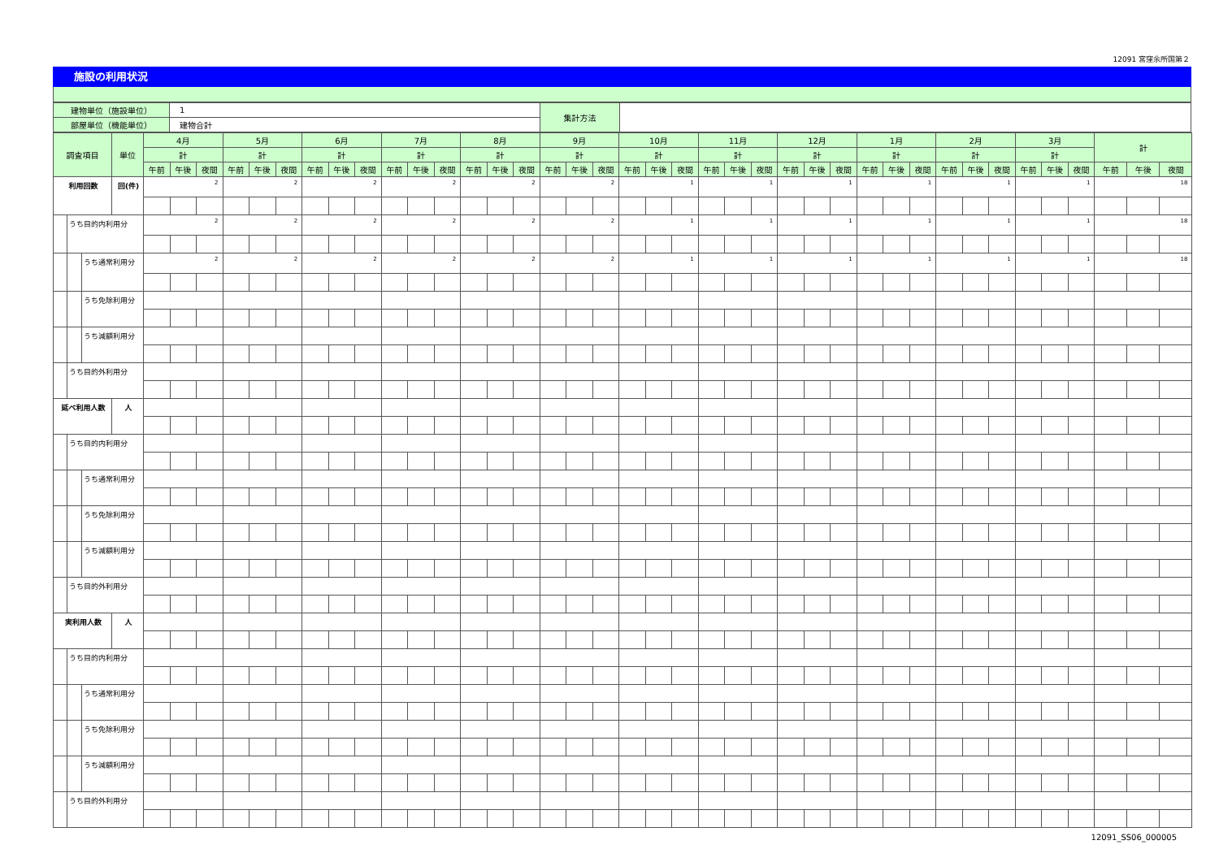12091 宮窪余所国第２
施設の利用状況
| 建物単位（施設単位） | 1 | 集計方法 | |
| 部屋単位（機能単位） | 建物合計 | | |
| 調査項目 | | | 単位 | 4月 | | | 5月 | | | 6月 | | | 7月 | | | 8月 | | | 9月 | | | 10月 | | | 11月 | | | 12月 | | | 1月 | | | 2月 | | | 3月 | | | 計 | | |
| --- | --- | --- | --- | --- | --- | --- | --- | --- | --- | --- | --- | --- | --- | --- | --- | --- | --- | --- | --- | --- | --- | --- | --- | --- | --- | --- | --- | --- | --- | --- | --- | --- | --- | --- | --- | --- | --- | --- | --- | --- | --- | --- |
| | | | | 計 | | | 計 | | | 計 | | | 計 | | | 計 | | | 計 | | | 計 | | | 計 | | | 計 | | | 計 | | | 計 | | | 計 | | | | | |
| | | | | 午前 | 午後 | 夜間 | 午前 | 午後 | 夜間 | 午前 | 午後 | 夜間 | 午前 | 午後 | 夜間 | 午前 | 午後 | 夜間 | 午前 | 午後 | 夜間 | 午前 | 午後 | 夜間 | 午前 | 午後 | 夜間 | 午前 | 午後 | 夜間 | 午前 | 午後 | 夜間 | 午前 | 午後 | 夜間 | 午前 | 午後 | 夜間 | 午前 | 午後 | 夜間 |
| 利用回数 | | | 回(件) | 2 | | | 2 | | | 2 | | | 2 | | | 2 | | | 2 | | | 1 | | | 1 | | | 1 | | | 1 | | | 1 | | | 1 | | | 18 | | |
| | うち目的内利用分 | | | 2 | | | 2 | | | 2 | | | 2 | | | 2 | | | 2 | | | 1 | | | 1 | | | 1 | | | 1 | | | 1 | | | 1 | | | 18 | | |
| | | うち通常利用分 | | 2 | | | 2 | | | 2 | | | 2 | | | 2 | | | 2 | | | 1 | | | 1 | | | 1 | | | 1 | | | 1 | | | 1 | | | 18 | | |
| | | うち免除利用分 | | | | | | | | | | | | | | | | | | | | | | | | | | | | | | | | | | | | | | | | |
| | | うち減額利用分 | | | | | | | | | | | | | | | | | | | | | | | | | | | | | | | | | | | | | | | | |
| | うち目的外利用分 | | | | | | | | | | | | | | | | | | | | | | | | | | | | | | | | | | | | | | | | | |
| 延べ利用人数 | | | 人 | | | | | | | | | | | | | | | | | | | | | | | | | | | | | | | | | | | | | | | |
| | うち目的内利用分 | | | | | | | | | | | | | | | | | | | | | | | | | | | | | | | | | | | | | | | | | |
| | | うち通常利用分 | | | | | | | | | | | | | | | | | | | | | | | | | | | | | | | | | | | | | | | | |
| | | うち免除利用分 | | | | | | | | | | | | | | | | | | | | | | | | | | | | | | | | | | | | | | | | |
| | | うち減額利用分 | | | | | | | | | | | | | | | | | | | | | | | | | | | | | | | | | | | | | | | | |
| | うち目的外利用分 | | | | | | | | | | | | | | | | | | | | | | | | | | | | | | | | | | | | | | | | | |
| 実利用人数 | | | 人 | | | | | | | | | | | | | | | | | | | | | | | | | | | | | | | | | | | | | | | |
| | うち目的内利用分 | | | | | | | | | | | | | | | | | | | | | | | | | | | | | | | | | | | | | | | | | |
| | | うち通常利用分 | | | | | | | | | | | | | | | | | | | | | | | | | | | | | | | | | | | | | | | | |
| | | うち免除利用分 | | | | | | | | | | | | | | | | | | | | | | | | | | | | | | | | | | | | | | | | |
| | | うち減額利用分 | | | | | | | | | | | | | | | | | | | | | | | | | | | | | | | | | | | | | | | | |
| | うち目的外利用分 | | | | | | | | | | | | | | | | | | | | | | | | | | | | | | | | | | | | | | | | | |
12091_SS06_000005